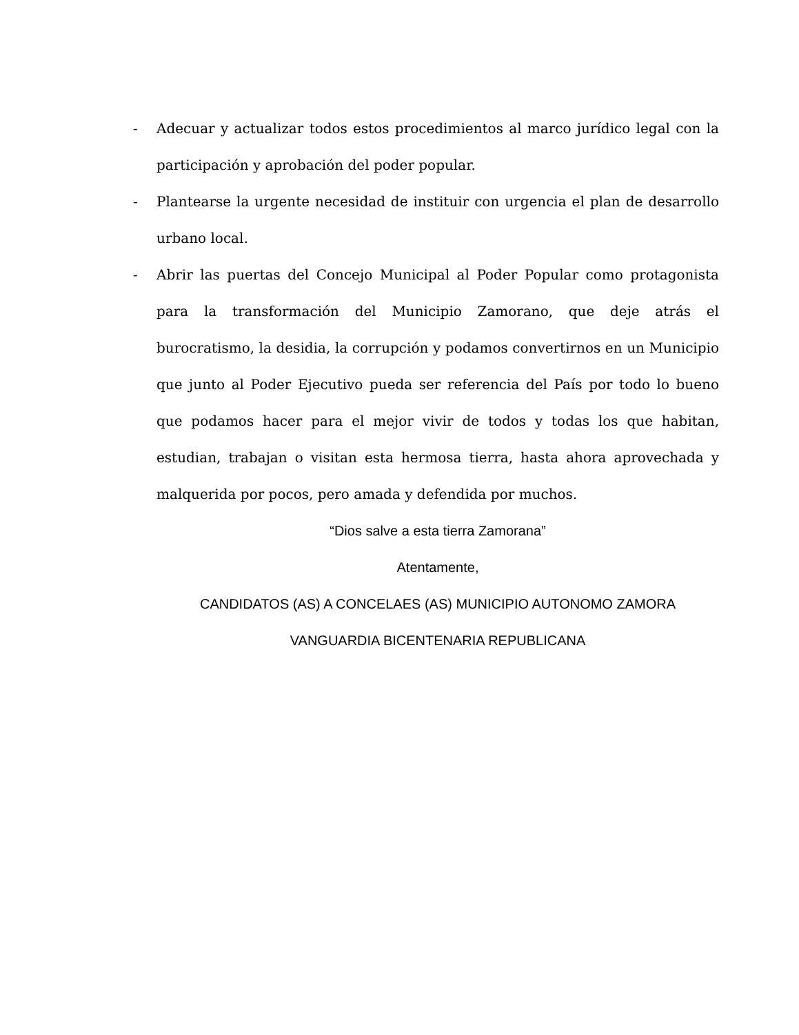- Adecuar y actualizar todos estos procedimientos al marco jurídico legal con la participación y aprobación del poder popular.
- Plantearse la urgente necesidad de instituir con urgencia el plan de desarrollo urbano local.
- Abrir las puertas del Concejo Municipal al Poder Popular como protagonista para la transformación del Municipio Zamorano, que deje atrás el burocratismo, la desidia, la corrupción y podamos convertirnos en un Municipio que junto al Poder Ejecutivo pueda ser referencia del País por todo lo bueno que podamos hacer para el mejor vivir de todos y todas los que habitan, estudian, trabajan o visitan esta hermosa tierra, hasta ahora aprovechada y malquerida por pocos, pero amada y defendida por muchos.
“Dios salve a esta tierra Zamorana”
Atentamente,
CANDIDATOS (AS) A CONCELAES (AS) MUNICIPIO AUTONOMO ZAMORA
VANGUARDIA BICENTENARIA REPUBLICANA